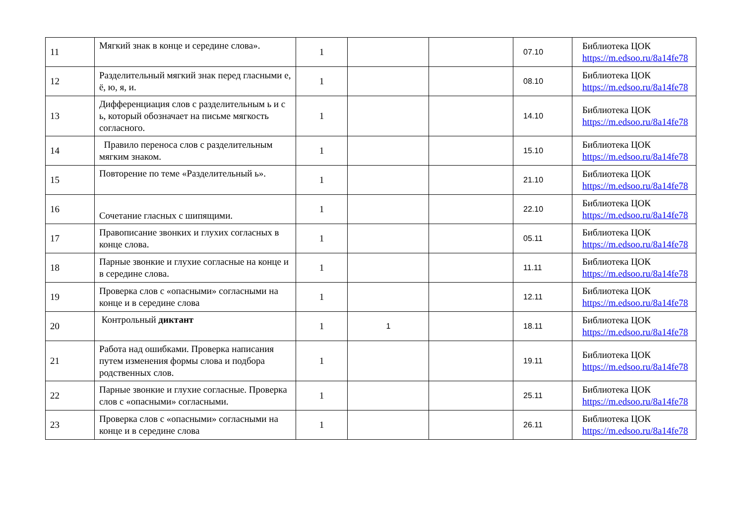| 11 | Мягкий знак в конце и середине слова». | 1 | | | 07.10 | Библиотека ЦОК https://m.edsoo.ru/8a14fe78 |
| 12 | Разделительный мягкий знак перед гласными е, ё, ю, я, и. | 1 | | | 08.10 | Библиотека ЦОК https://m.edsoo.ru/8a14fe78 |
| 13 | Дифференциация слов с разделительным ь и с ь, который обозначает на письме мягкость согласного. | 1 | | | 14.10 | Библиотека ЦОК https://m.edsoo.ru/8a14fe78 |
| 14 | Правило переноса слов с разделительным мягким знаком. | 1 | | | 15.10 | Библиотека ЦОК https://m.edsoo.ru/8a14fe78 |
| 15 | Повторение по теме «Разделительный ь». | 1 | | | 21.10 | Библиотека ЦОК https://m.edsoo.ru/8a14fe78 |
| 16 | Сочетание гласных с шипящими. | 1 | | | 22.10 | Библиотека ЦОК https://m.edsoo.ru/8a14fe78 |
| 17 | Правописание звонких и глухих согласных в конце слова. | 1 | | | 05.11 | Библиотека ЦОК https://m.edsoo.ru/8a14fe78 |
| 18 | Парные звонкие и глухие согласные на конце и в середине слова. | 1 | | | 11.11 | Библиотека ЦОК https://m.edsoo.ru/8a14fe78 |
| 19 | Проверка слов с «опасными» согласными на конце и в середине слова | 1 | | | 12.11 | Библиотека ЦОК https://m.edsoo.ru/8a14fe78 |
| 20 | Контрольный диктант | 1 | 1 | | 18.11 | Библиотека ЦОК https://m.edsoo.ru/8a14fe78 |
| 21 | Работа над ошибками. Проверка написания путем изменения формы слова и подбора родственных слов. | 1 | | | 19.11 | Библиотека ЦОК https://m.edsoo.ru/8a14fe78 |
| 22 | Парные звонкие и глухие согласные. Проверка слов с «опасными» согласными. | 1 | | | 25.11 | Библиотека ЦОК https://m.edsoo.ru/8a14fe78 |
| 23 | Проверка слов с «опасными» согласными на конце и в середине слова | 1 | | | 26.11 | Библиотека ЦОК https://m.edsoo.ru/8a14fe78 |